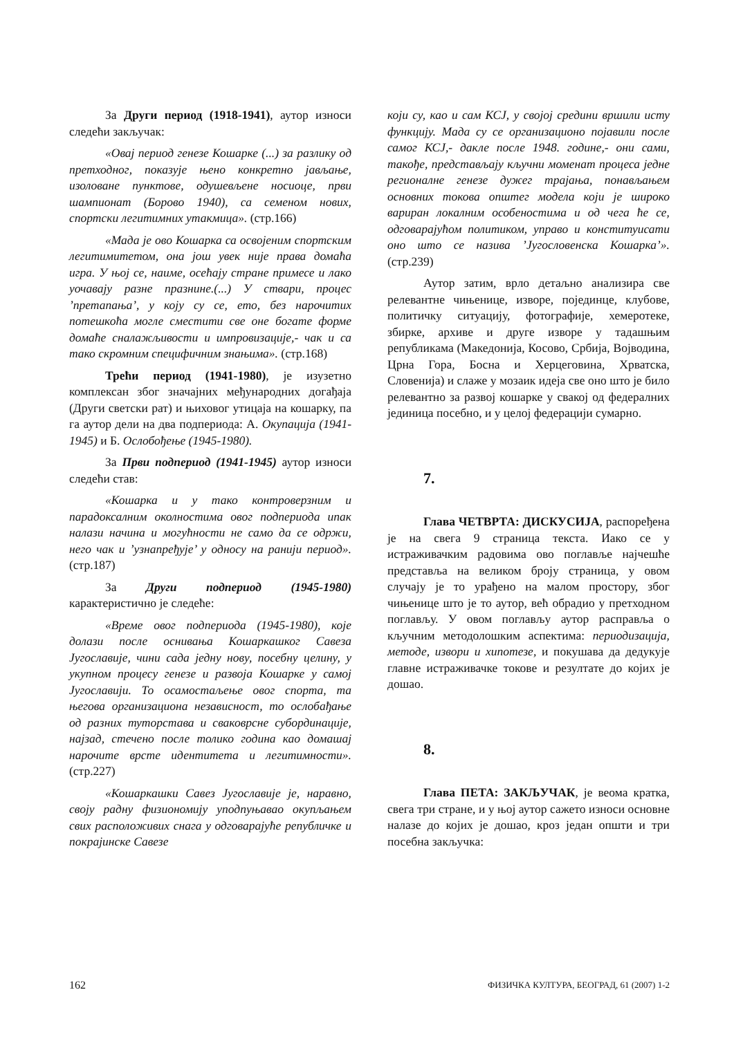За Други период (1918-1941), аутор износи следећи закључак:
«Овај период генезе Кошарке (...) за разлику од претходног, показује њено конкретно јављање, изоловане пунктове, одушевљене носиоце, први шампионат (Борово 1940), са семеном нових, спортски легитимних утакмица». (стр.166)
«Мада је ово Кошарка са освојеним спортским легитимитетом, она још увек није права домаћа игра. У њој се, наиме, осећају стране примесе и лако уочавају разне празнине.(...) У ствари, процес ’претапања’, у коју су се, ето, без нарочитих потешкоћа могле сместити све оне богате форме домаће сналажљивости и импровизације,- чак и са тако скромним специфичним знањима». (стр.168)
Трећи период (1941-1980), је изузетно комплексан због значајних међународних догађаја (Други светски рат) и њиховог утицаја на кошарку, па га аутор дели на два подпериода: А. Окупација (1941-1945) и Б. Ослобођење (1945-1980).
За Први подпериод (1941-1945) аутор износи следећи став:
«Кошарка и у тако контроверзним и парадоксалним околностима овог подпериода ипак налази начина и могућности не само да се одржи, него чак и ’узнапређује’ у односу на ранији период». (стр.187)
За Други подпериод (1945-1980) карактеристично је следеће:
«Време овог подпериода (1945-1980), које долази после оснивања Кошаркашког Савеза Југославије, чини сада једну нову, посебну целину, у укупном процесу генезе и развоја Кошарке у самој Југославији. То осамостаљење овог спорта, та његова организациона независност, то ослобађање од разних туторстава и сваковрсне субординације, најзад, стечено после толико година као домашај нарочите врсте идентитета и легитимности». (стр.227)
«Кошаркашки Савез Југославије је, наравно, своју радну физиономију уподпуњавао окупљањем свих расположивих снага у одговарајуће републичке и покрајинске Савезе
који су, као и сам КСЈ, у својој средини вршили исту функцију. Мада су се организационо појавили после самог КСЈ,- дакле после 1948. године,- они сами, такође, представљају кључни моменат процеса једне регионалне генезе дужег трајања, понављањем основних токова општег модела који је широко вариран локалним особеностима и од чега ће се, одговарајућом политиком, управо и конституисати оно што се назива ’Југословенска Кошарка’». (стр.239)
Аутор затим, врло детаљно анализира све релевантне чињенице, изворе, појединце, клубове, политичку ситуацију, фотографије, хемеротеке, збирке, архиве и друге изворе у тадашњим републикама (Македонија, Косово, Србија, Војводина, Црна Гора, Босна и Херцеговина, Хрватска, Словенија) и слаже у мозаик идеја све оно што је било релевантно за развој кошарке у свакој од федералних јединица посебно, и у целој федерацији сумарно.
7.
Глава ЧЕТВРТА: ДИСКУСИЈА, распоређена је на свега 9 страница текста. Иако се у истраживачким радовима ово поглавље најчешће представља на великом броју страница, у овом случају је то урађено на малом простору, због чињенице што је то аутор, већ обрадио у претходном поглављу. У овом поглављу аутор расправља о кључним методолошким аспектима: периодизација, методе, извори и хипотезе, и покушава да дедукује главне истраживачке токове и резултате до којих је дошао.
8.
Глава ПЕТА: ЗАКЉУЧАК, је веома кратка, свега три стране, и у њој аутор сажето износи основне налазе до којих је дошао, кроз један општи и три посебна закључка:
162 ФИЗИЧКА КУЛТУРА, БЕОГРАД, 61 (2007) 1-2